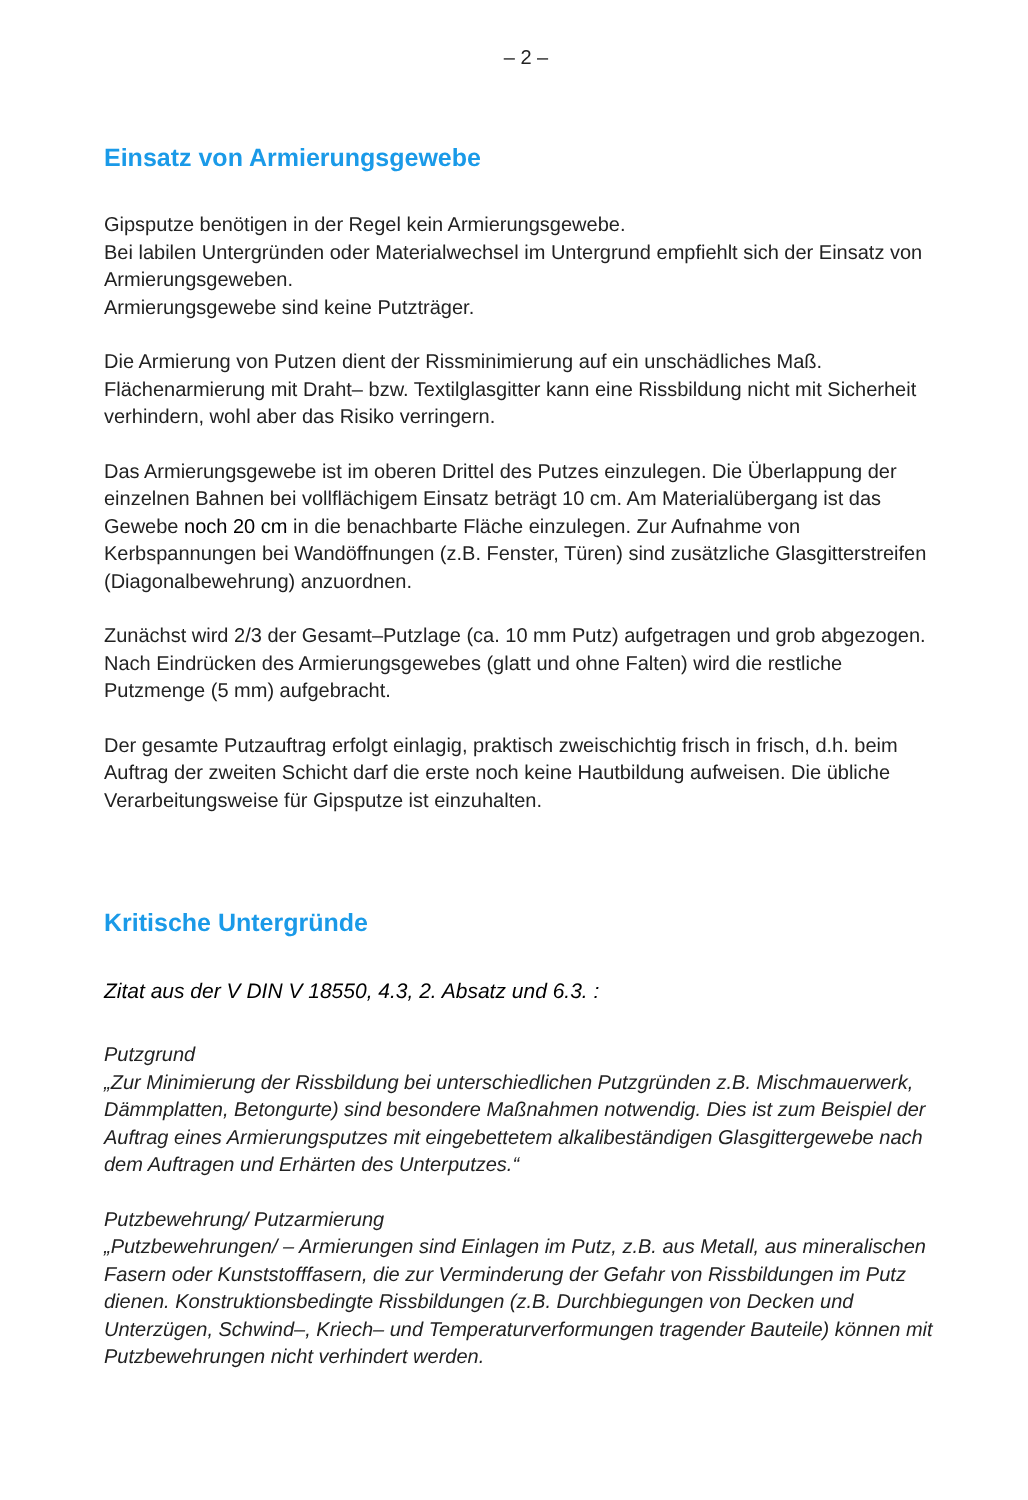– 2 –
Einsatz von Armierungsgewebe
Gipsputze benötigen in der Regel kein Armierungsgewebe.
Bei labilen Untergründen oder Materialwechsel im Untergrund empfiehlt sich der Einsatz von Armierungsgeweben.
Armierungsgewebe sind keine Putzträger.
Die Armierung von Putzen dient der Rissminimierung auf ein unschädliches Maß. Flächenarmierung mit Draht– bzw. Textilglasgitter kann eine Rissbildung nicht mit Sicherheit verhindern, wohl aber das Risiko verringern.
Das Armierungsgewebe ist im oberen Drittel des Putzes einzulegen. Die Überlappung der einzelnen Bahnen bei vollflächigem Einsatz beträgt 10 cm. Am Materialübergang ist das Gewebe noch 20 cm in die benachbarte Fläche einzulegen. Zur Aufnahme von Kerbspannungen bei Wandöffnungen (z.B. Fenster, Türen) sind zusätzliche Glasgitterstreifen (Diagonalbewehrung) anzuordnen.
Zunächst wird 2/3 der Gesamt–Putzlage (ca. 10 mm Putz) aufgetragen und grob abgezogen. Nach Eindrücken des Armierungsgewebes (glatt und ohne Falten) wird die restliche Putzmenge (5 mm) aufgebracht.
Der gesamte Putzauftrag erfolgt einlagig, praktisch zweischichtig frisch in frisch, d.h. beim Auftrag der zweiten Schicht darf die erste noch keine Hautbildung aufweisen. Die übliche Verarbeitungsweise für Gipsputze ist einzuhalten.
Kritische Untergründe
Zitat aus der V DIN V 18550, 4.3, 2. Absatz und 6.3. :
Putzgrund
„Zur Minimierung der Rissbildung bei unterschiedlichen Putzgründen z.B. Mischmauerwerk, Dämmplatten, Betongurte) sind besondere Maßnahmen notwendig. Dies ist zum Beispiel der Auftrag eines Armierungsputzes mit eingebettetem alkalibeständigen Glasgittergewebe nach dem Auftragen und Erhärten des Unterputzes.“
Putzbewehrung/ Putzarmierung
„Putzbewehrungen/ – Armierungen sind Einlagen im Putz, z.B. aus Metall, aus mineralischen Fasern oder Kunststofffasern, die zur Verminderung der Gefahr von Rissbildungen im Putz dienen. Konstruktionsbedingte Rissbildungen (z.B. Durchbiegungen von Decken und Unterzügen, Schwind–, Kriech– und Temperaturverformungen tragender Bauteile) können mit Putzbewehrungen nicht verhindert werden.